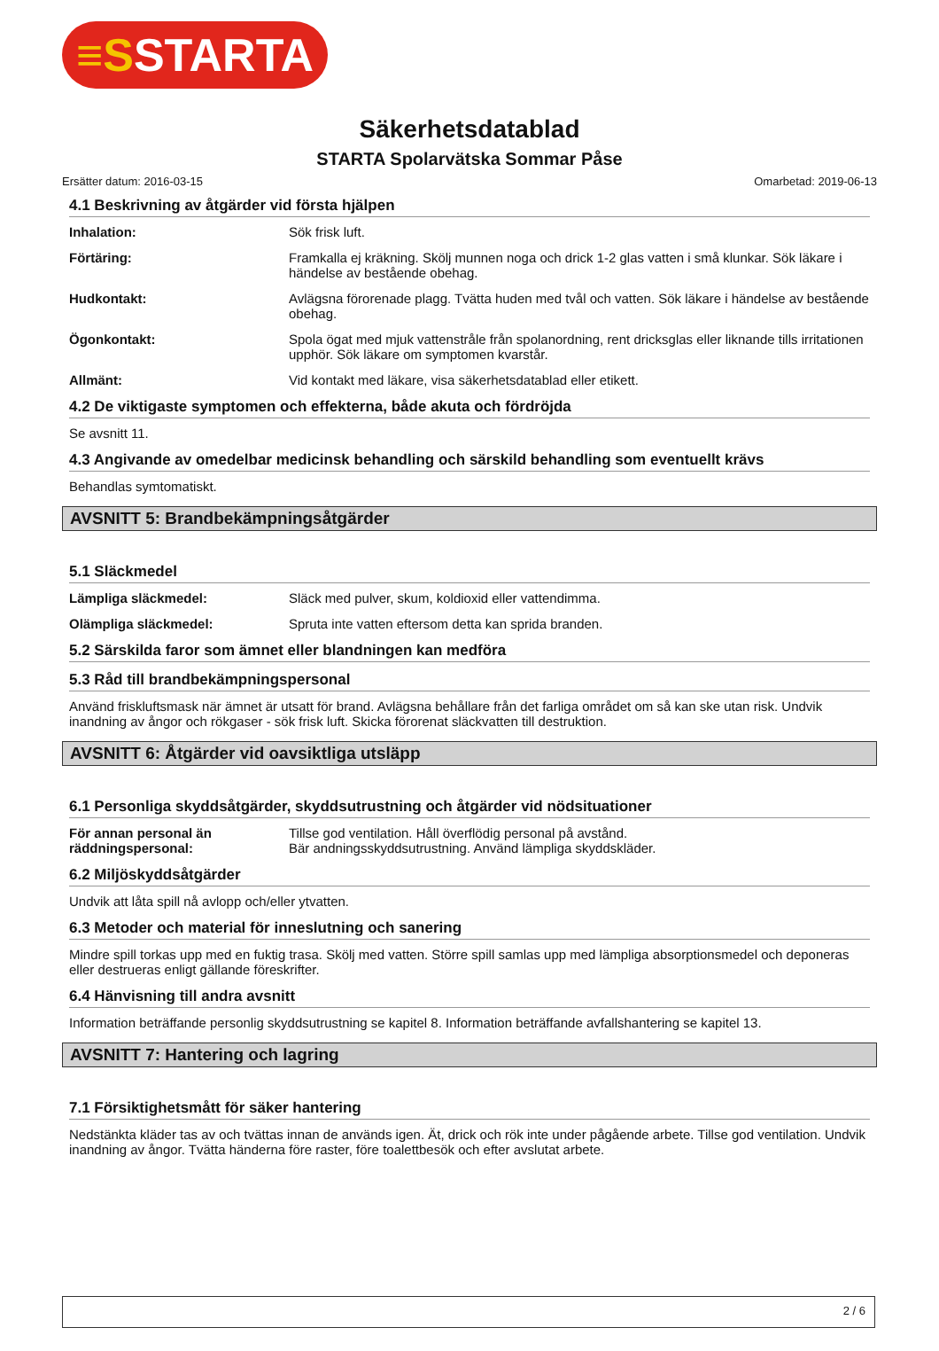≡SSTARTA
Säkerhetsdatablad
STARTA Spolarvätska Sommar Påse
Ersätter datum: 2016-03-15 Omarbetad: 2019-06-13
4.1 Beskrivning av åtgärder vid första hjälpen
Inhalation: Sök frisk luft.
Förtäring: Framkalla ej kräkning. Skölj munnen noga och drick 1-2 glas vatten i små klunkar. Sök läkare i händelse av bestående obehag.
Hudkontakt: Avlägsna förorenade plagg. Tvätta huden med tvål och vatten. Sök läkare i händelse av bestående obehag.
Ögonkontakt: Spola ögat med mjuk vattenstråle från spolanordning, rent dricksglas eller liknande tills irritationen upphör. Sök läkare om symptomen kvarstår.
Allmänt: Vid kontakt med läkare, visa säkerhetsdatablad eller etikett.
4.2 De viktigaste symptomen och effekterna, både akuta och fördröjda
Se avsnitt 11.
4.3 Angivande av omedelbar medicinsk behandling och särskild behandling som eventuellt krävs
Behandlas symtomatiskt.
AVSNITT 5: Brandbekämpningsåtgärder
5.1 Släckmedel
Lämpliga släckmedel: Släck med pulver, skum, koldioxid eller vattendimma.
Olämpliga släckmedel: Spruta inte vatten eftersom detta kan sprida branden.
5.2 Särskilda faror som ämnet eller blandningen kan medföra
5.3 Råd till brandbekämpningspersonal
Använd friskluftsmask när ämnet är utsatt för brand. Avlägsna behållare från det farliga området om så kan ske utan risk. Undvik inandning av ångor och rökgaser - sök frisk luft. Skicka förorenat släckvatten till destruktion.
AVSNITT 6: Åtgärder vid oavsiktliga utsläpp
6.1 Personliga skyddsåtgärder, skyddsutrustning och åtgärder vid nödsituationer
För annan personal än räddningspersonal: Tillse god ventilation. Håll överflödig personal på avstånd.
Bär andningsskyddsutrustning. Använd lämpliga skyddskläder.
6.2 Miljöskyddsåtgärder
Undvik att låta spill nå avlopp och/eller ytvatten.
6.3 Metoder och material för inneslutning och sanering
Mindre spill torkas upp med en fuktig trasa. Skölj med vatten. Större spill samlas upp med lämpliga absorptionsmedel och deponeras eller destrueras enligt gällande föreskrifter.
6.4 Hänvisning till andra avsnitt
Information beträffande personlig skyddsutrustning se kapitel 8. Information beträffande avfallshantering se kapitel 13.
AVSNITT 7: Hantering och lagring
7.1 Försiktighetsmått för säker hantering
Nedstänkta kläder tas av och tvättas innan de används igen. Ät, drick och rök inte under pågående arbete. Tillse god ventilation. Undvik inandning av ångor. Tvätta händerna före raster, före toalettbesök och efter avslutat arbete.
2 / 6